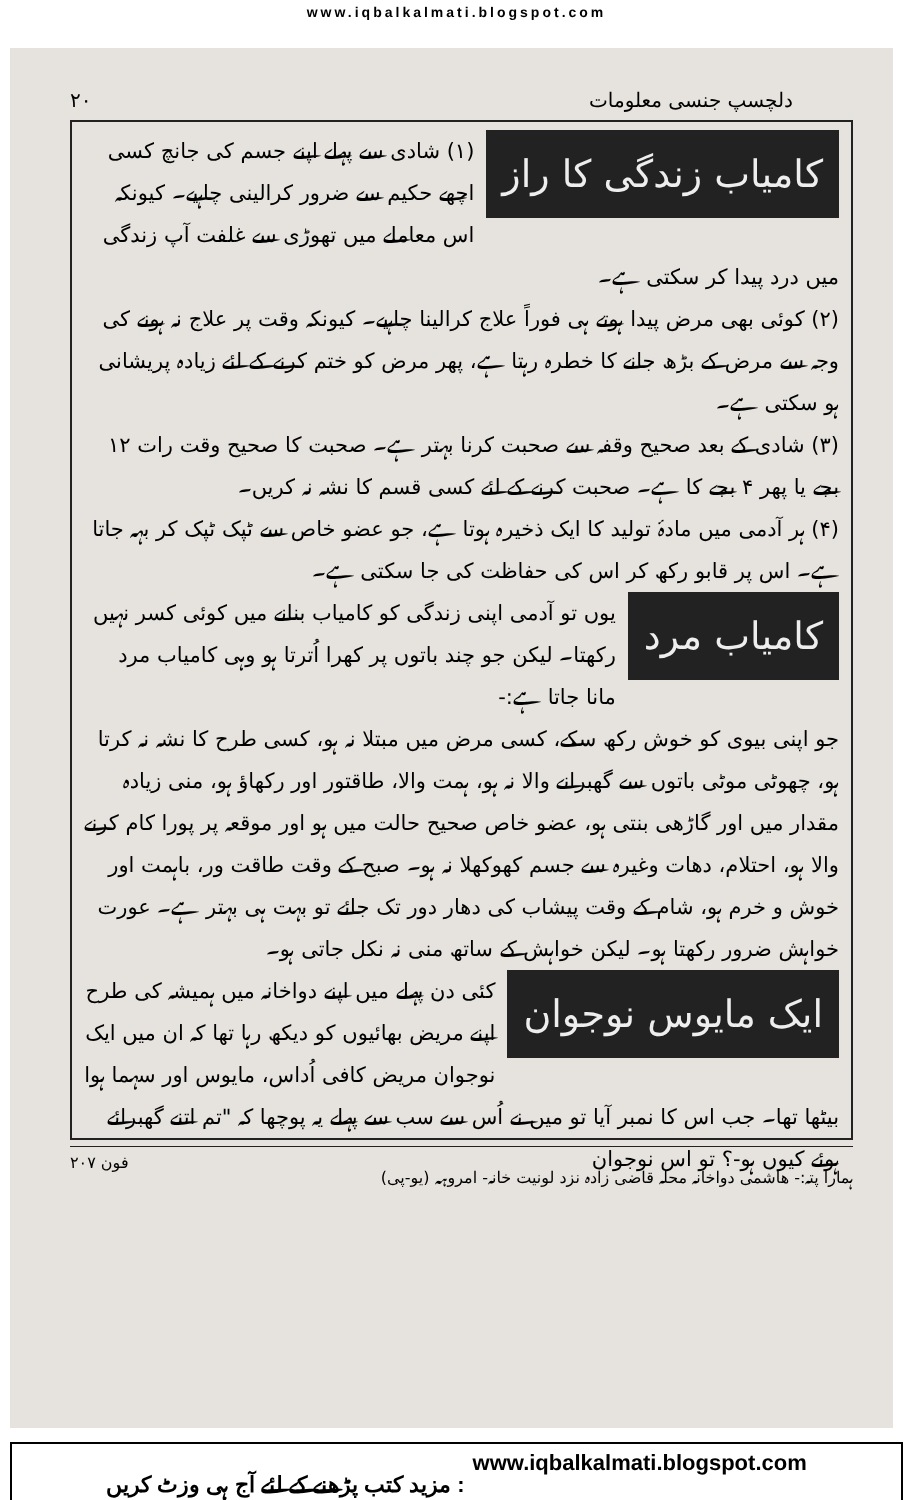www.iqbalkalmati.blogspot.com
دلچسپ جنسی معلومات ۲۰
کامیاب زندگی کا راز
(۱) شادی سے پہلے اپنے جسم کی جانچ کسی اچھے حکیم سے ضرور کرالینی چاہیے۔ کیونکہ اس معاملے میں تھوڑی سے غلفت آپ زندگی میں درد پیدا کر سکتی ہے۔
(۲) کوئی بھی مرض پیدا ہوتے ہی فوراً علاج کرالینا چاہیے۔ کیونکہ وقت پر علاج نہ ہونے کی وجہ سے مرض کے بڑھ جانے کا خطرہ رہتا ہے، پھر مرض کو ختم کرنے کے لئے زیادہ پریشانی ہو سکتی ہے۔
(۳) شادی کے بعد صحیح وقفہ سے صحبت کرنا بہتر ہے۔ صحبت کا صحیح وقت رات ۱۲ بجے یا پھر ۴ بجے کا ہے۔ صحبت کرنے کے لئے کسی قسم کا نشہ نہ کریں۔
(۴) ہر آدمی میں مادۂ تولید کا ایک ذخیرہ ہوتا ہے، جو عضو خاص سے ٹپک ٹپک کر بہہ جاتا ہے۔ اس پر قابو رکھ کر اس کی حفاظت کی جا سکتی ہے۔
کامیاب مرد
یوں تو آدمی اپنی زندگی کو کامیاب بنانے میں کوئی کسر نہیں رکھتا۔ لیکن جو چند باتوں پر کھرا اُترتا ہو وہی کامیاب مرد مانا جاتا ہے:-
جو اپنی بیوی کو خوش رکھ سکے، کسی مرض میں مبتلا نہ ہو، کسی طرح کا نشہ نہ کرتا ہو، چھوٹی موٹی باتوں سے گھبرانے والا نہ ہو، ہمت والا، طاقتور اور رکھاؤ ہو، منی زیادہ مقدار میں اور گاڑھی بنتی ہو، عضو خاص صحیح حالت میں ہو اور موقعہ پر پورا کام کرنے والا ہو، احتلام، دھات وغیرہ سے جسم کھوکھلا نہ ہو۔ صبح کے وقت طاقت ور، باہمت اور خوش و خرم ہو، شام کے وقت پیشاب کی دھار دور تک جائے تو بہت ہی بہتر ہے۔ عورت خواہش ضرور رکھتا ہو۔ لیکن خواہش کے ساتھ منی نہ نکل جاتی ہو۔
ایک مایوس نوجوان
کئی دن پہلے میں اپنے دواخانہ میں ہمیشہ کی طرح اپنے مریض بھائیوں کو دیکھ رہا تھا کہ ان میں ایک نوجوان مریض کافی اُداس، مایوس اور سہما ہوا بیٹھا تھا۔ جب اس کا نمبر آیا تو میں نے اُس سے سب سے پہلے یہ پوچھا کہ "تم اتنے گھبرائے ہوئے کیوں ہو-؟ تو اس نوجوان
ہمارا پتہ:- ھاشمی دواخانہ محلہ قاضی زادہ نزد لونیت خانہ- امروہہ (یو-پی) فون ۲۰۷
مزید کتب پڑھنے کے لئے آج ہی وزٹ کریں : www.iqbalkalmati.blogspot.com